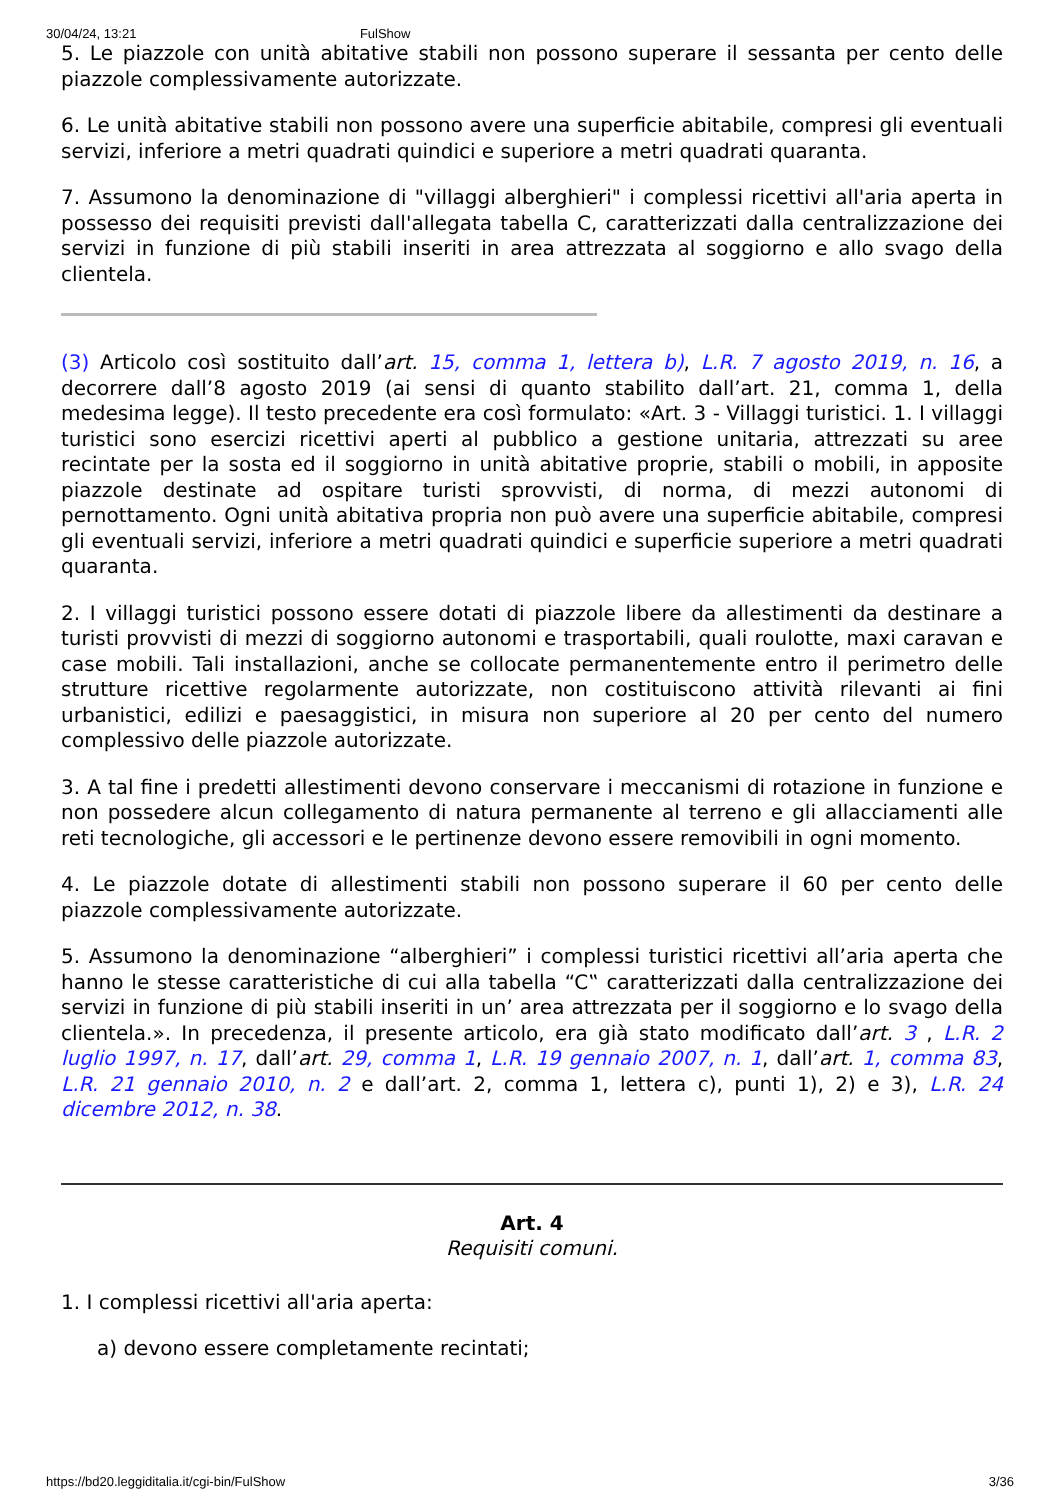30/04/24, 13:21 FulShow
5. Le piazzole con unità abitative stabili non possono superare il sessanta per cento delle piazzole complessivamente autorizzate.
6. Le unità abitative stabili non possono avere una superficie abitabile, compresi gli eventuali servizi, inferiore a metri quadrati quindici e superiore a metri quadrati quaranta.
7. Assumono la denominazione di "villaggi alberghieri" i complessi ricettivi all'aria aperta in possesso dei requisiti previsti dall'allegata tabella C, caratterizzati dalla centralizzazione dei servizi in funzione di più stabili inseriti in area attrezzata al soggiorno e allo svago della clientela.
(3) Articolo così sostituito dall’art. 15, comma 1, lettera b), L.R. 7 agosto 2019, n. 16, a decorrere dall’8 agosto 2019 (ai sensi di quanto stabilito dall’art. 21, comma 1, della medesima legge). Il testo precedente era così formulato: «Art. 3 - Villaggi turistici. 1. I villaggi turistici sono esercizi ricettivi aperti al pubblico a gestione unitaria, attrezzati su aree recintate per la sosta ed il soggiorno in unità abitative proprie, stabili o mobili, in apposite piazzole destinate ad ospitare turisti sprovvisti, di norma, di mezzi autonomi di pernottamento. Ogni unità abitativa propria non può avere una superficie abitabile, compresi gli eventuali servizi, inferiore a metri quadrati quindici e superficie superiore a metri quadrati quaranta.
2. I villaggi turistici possono essere dotati di piazzole libere da allestimenti da destinare a turisti provvisti di mezzi di soggiorno autonomi e trasportabili, quali roulotte, maxi caravan e case mobili. Tali installazioni, anche se collocate permanentemente entro il perimetro delle strutture ricettive regolarmente autorizzate, non costituiscono attività rilevanti ai fini urbanistici, edilizi e paesaggistici, in misura non superiore al 20 per cento del numero complessivo delle piazzole autorizzate.
3. A tal fine i predetti allestimenti devono conservare i meccanismi di rotazione in funzione e non possedere alcun collegamento di natura permanente al terreno e gli allacciamenti alle reti tecnologiche, gli accessori e le pertinenze devono essere removibili in ogni momento.
4. Le piazzole dotate di allestimenti stabili non possono superare il 60 per cento delle piazzole complessivamente autorizzate.
5. Assumono la denominazione “alberghieri” i complessi turistici ricettivi all’aria aperta che hanno le stesse caratteristiche di cui alla tabella “C‟ caratterizzati dalla centralizzazione dei servizi in funzione di più stabili inseriti in un’ area attrezzata per il soggiorno e lo svago della clientela.». In precedenza, il presente articolo, era già stato modificato dall’art. 3 , L.R. 2 luglio 1997, n. 17, dall’art. 29, comma 1, L.R. 19 gennaio 2007, n. 1, dall’art. 1, comma 83, L.R. 21 gennaio 2010, n. 2 e dall’art. 2, comma 1, lettera c), punti 1), 2) e 3), L.R. 24 dicembre 2012, n. 38.
Art. 4
Requisiti comuni.
1. I complessi ricettivi all'aria aperta:
a) devono essere completamente recintati;
https://bd20.leggiditalia.it/cgi-bin/FulShow 3/36